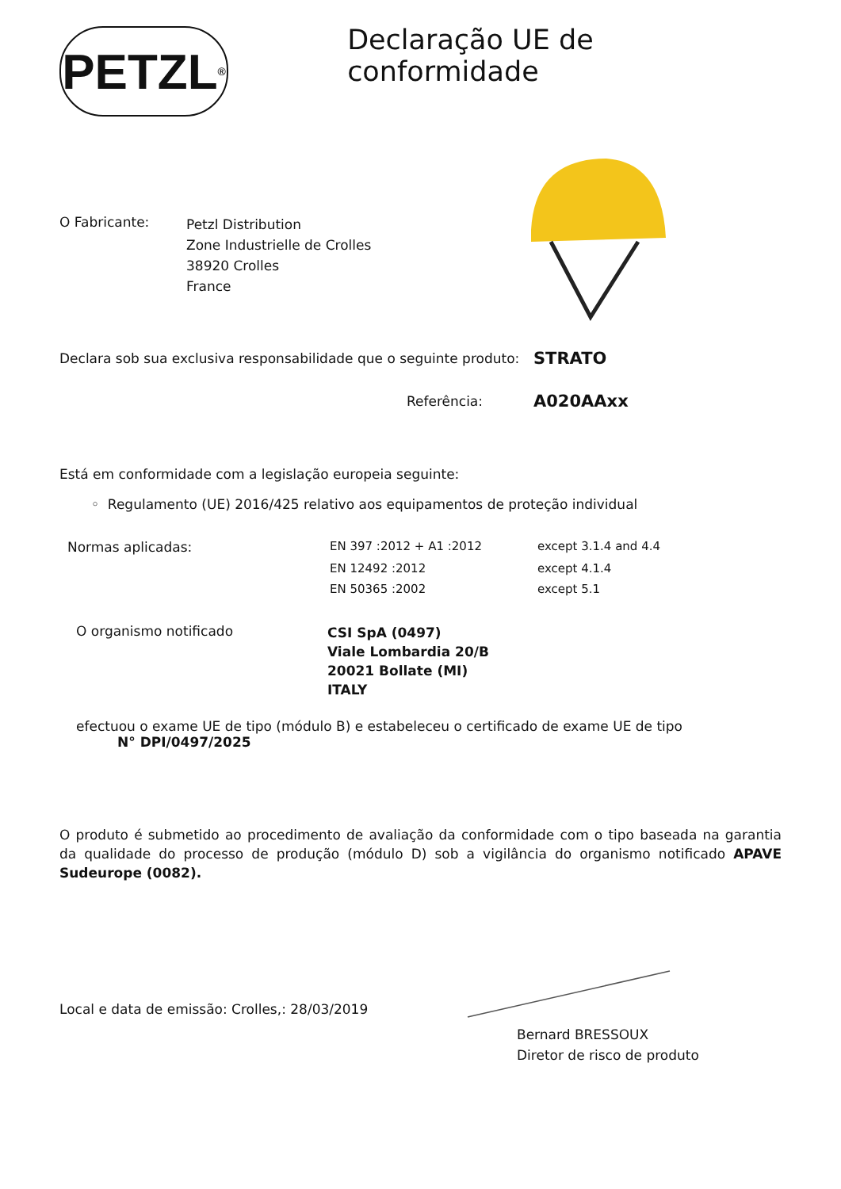PETZL<sup>®</sup>
Declaração UE de conformidade
O Fabricante:
Petzl Distribution
Zone Industrielle de Crolles
38920 Crolles
France
Declara sob sua exclusiva responsabilidade que o seguinte produto:
STRATO
Referência:
A020AAxx
Está em conformidade com a legislação europeia seguinte:
◦ Regulamento (UE) 2016/425 relativo aos equipamentos de proteção individual
| Normas aplicadas: | EN 397 :2012 + A1 :2012 | except 3.1.4 and 4.4 |
| | EN 12492 :2012 | except 4.1.4 |
| | EN 50365 :2002 | except 5.1 |
O organismo notificado
CSI SpA (0497)
Viale Lombardia 20/B
20021 Bollate (MI)
ITALY
efectuou o exame UE de tipo (módulo B) e estabeleceu o certificado de exame UE de tipo
N° DPI/0497/2025
O produto é submetido ao procedimento de avaliação da conformidade com o tipo baseada na garantia da qualidade do processo de produção (módulo D) sob a vigilância do organismo notificado APAVE Sudeurope (0082).
Local e data de emissão: Crolles,: 28/03/2019
Bernard BRESSOUX
Diretor de risco de produto